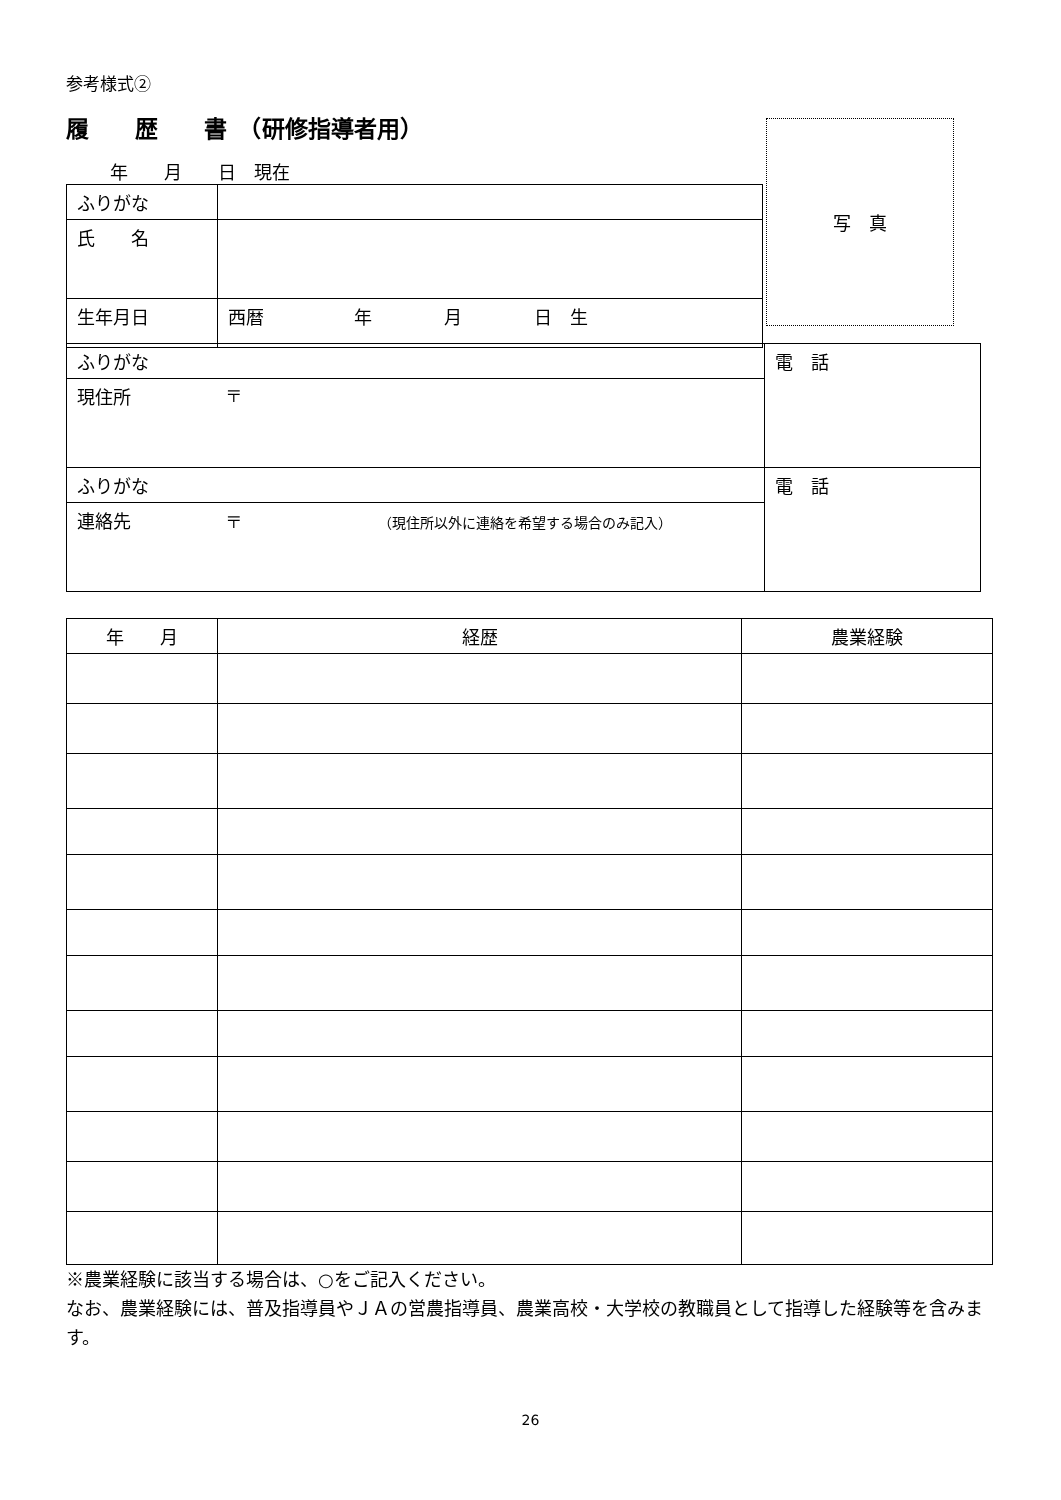参考様式②
履　　歴　　書　（研修指導者用）
年　　月　　日　現在
写　真
| ふりがな | |
| 氏 名 | |
| 生年月日 | 西暦 年 月 日 生 |
| ふりがな | | 電 話 |
| 現住所 | 〒 | |
| ふりがな | | 電 話 |
| 連絡先 | 〒 （現住所以外に連絡を希望する場合のみ記入） | |
| 年 月 | 経歴 | 農業経験 |
| --- | --- | --- |
※農業経験に該当する場合は、○をご記入ください。
なお、農業経験には、普及指導員やＪＡの営農指導員、農業高校・大学校の教職員として指導した経験等を含みます。
26